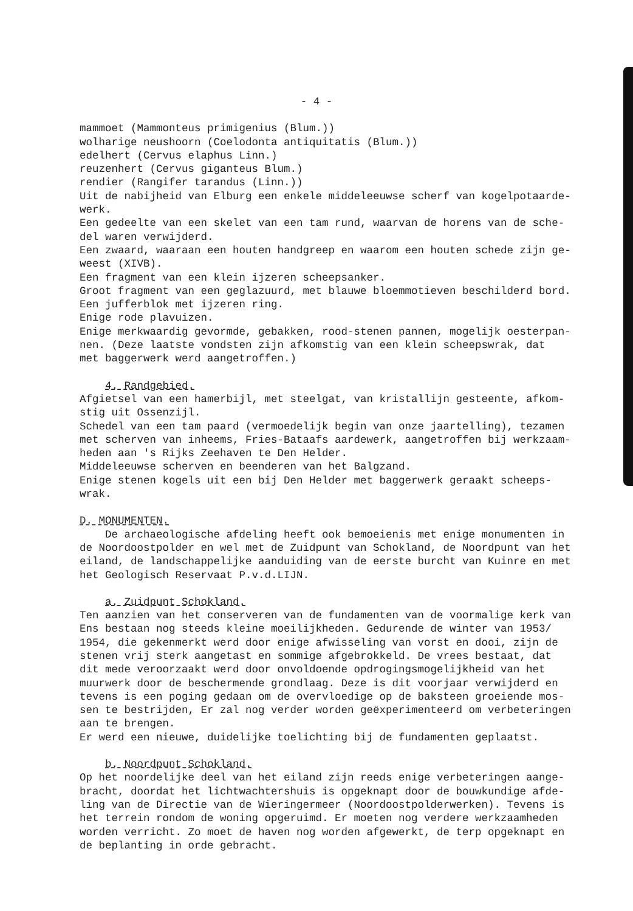- 4 -
mammoet (Mammonteus primigenius (Blum.)) wolharige neushoorn (Coelodonta antiquitatis (Blum.)) edelhert (Cervus elaphus Linn.) reuzenhert (Cervus giganteus Blum.) rendier (Rangifer tarandus (Linn.)) Uit de nabijheid van Elburg een enkele middeleeuwse scherf van kogelpotaarde- werk. Een gedeelte van een skelet van een tam rund, waarvan de horens van de sche- del waren verwijderd. Een zwaard, waaraan een houten handgreep en waarom een houten schede zijn ge- weest (XIVB). Een fragment van een klein ijzeren scheepsanker. Groot fragment van een geglazuurd, met blauwe bloemmotieven beschilderd bord. Een jufferblok met ijzeren ring. Enige rode plavuizen. Enige merkwaardig gevormde, gebakken, rood-stenen pannen, mogelijk oesterpan- nen. (Deze laatste vondsten zijn afkomstig van een klein scheepswrak, dat met baggerwerk werd aangetroffen.)
4. Randgebied.
Afgietsel van een hamerbijl, met steelgat, van kristallijn gesteente, afkom- stig uit Ossenzijl. Schedel van een tam paard (vermoedelijk begin van onze jaartelling), tezamen met scherven van inheems, Fries-Bataafs aardewerk, aangetroffen bij werkzaam- heden aan 's Rijks Zeehaven te Den Helder. Middeleeuwse scherven en beenderen van het Balgzand. Enige stenen kogels uit een bij Den Helder met baggerwerk geraakt scheeps- wrak.
D. MONUMENTEN.
De archaeologische afdeling heeft ook bemoeienis met enige monumenten in de Noordoostpolder en wel met de Zuidpunt van Schokland, de Noordpunt van het eiland, de landschappelijke aanduiding van de eerste burcht van Kuinre en met het Geologisch Reservaat P.v.d.LIJN.
a. Zuidpunt Schokland.
Ten aanzien van het conserveren van de fundamenten van de voormalige kerk van Ens bestaan nog steeds kleine moeilijkheden. Gedurende de winter van 1953/ 1954, die gekenmerkt werd door enige afwisseling van vorst en dooi, zijn de stenen vrij sterk aangetast en sommige afgebrokkeld. De vrees bestaat, dat dit mede veroorzaakt werd door onvoldoende opdrogingsmogelijkheid van het muurwerk door de beschermende grondlaag. Deze is dit voorjaar verwijderd en tevens is een poging gedaan om de overvloedige op de baksteen groeiende mos- sen te bestrijden, Er zal nog verder worden geëxperimenteerd om verbeteringen aan te brengen. Er werd een nieuwe, duidelijke toelichting bij de fundamenten geplaatst.
b. Noordpunt Schokland.
Op het noordelijke deel van het eiland zijn reeds enige verbeteringen aange- bracht, doordat het lichtwachtershuis is opgeknapt door de bouwkundige afde- ling van de Directie van de Wieringermeer (Noordoostpolderwerken). Tevens is het terrein rondom de woning opgeruimd. Er moeten nog verdere werkzaamheden worden verricht. Zo moet de haven nog worden afgewerkt, de terp opgeknapt en de beplanting in orde gebracht.